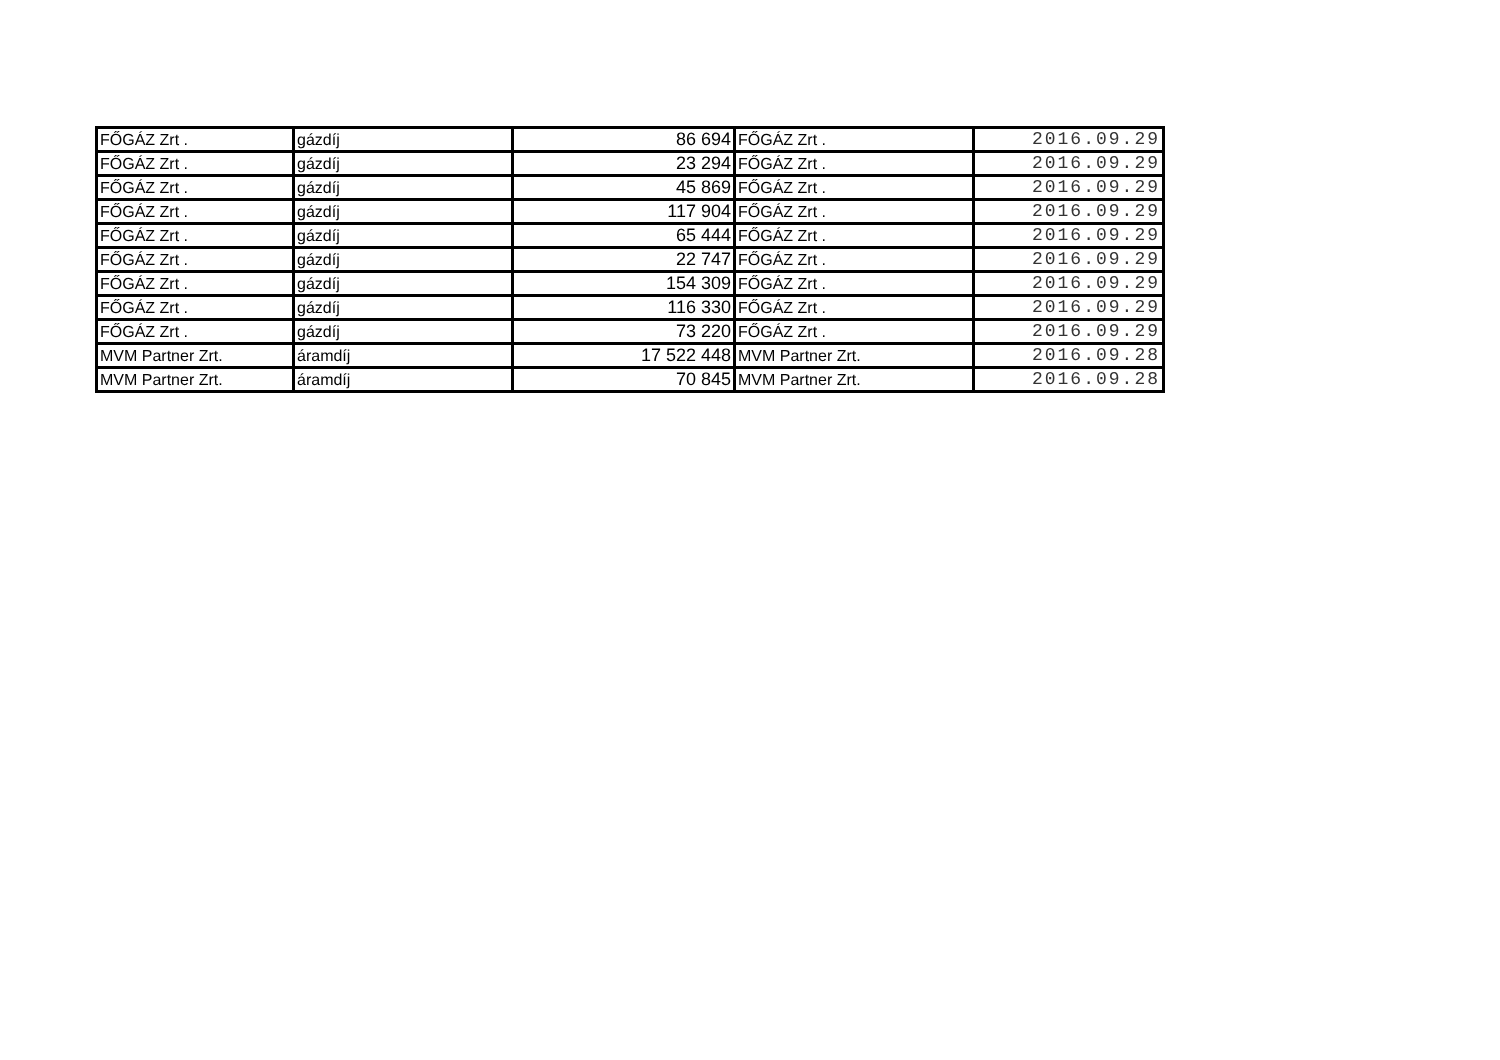| FŐGÁZ Zrt . | gázdíj | 86 694 | FŐGÁZ Zrt . | 2016.09.29 |
| FŐGÁZ Zrt . | gázdíj | 23 294 | FŐGÁZ Zrt . | 2016.09.29 |
| FŐGÁZ Zrt . | gázdíj | 45 869 | FŐGÁZ Zrt . | 2016.09.29 |
| FŐGÁZ Zrt . | gázdíj | 117 904 | FŐGÁZ Zrt . | 2016.09.29 |
| FŐGÁZ Zrt . | gázdíj | 65 444 | FŐGÁZ Zrt . | 2016.09.29 |
| FŐGÁZ Zrt . | gázdíj | 22 747 | FŐGÁZ Zrt . | 2016.09.29 |
| FŐGÁZ Zrt . | gázdíj | 154 309 | FŐGÁZ Zrt . | 2016.09.29 |
| FŐGÁZ Zrt . | gázdíj | 116 330 | FŐGÁZ Zrt . | 2016.09.29 |
| FŐGÁZ Zrt . | gázdíj | 73 220 | FŐGÁZ Zrt . | 2016.09.29 |
| MVM Partner Zrt. | áramdíj | 17 522 448 | MVM Partner Zrt. | 2016.09.28 |
| MVM Partner Zrt. | áramdíj | 70 845 | MVM Partner Zrt. | 2016.09.28 |